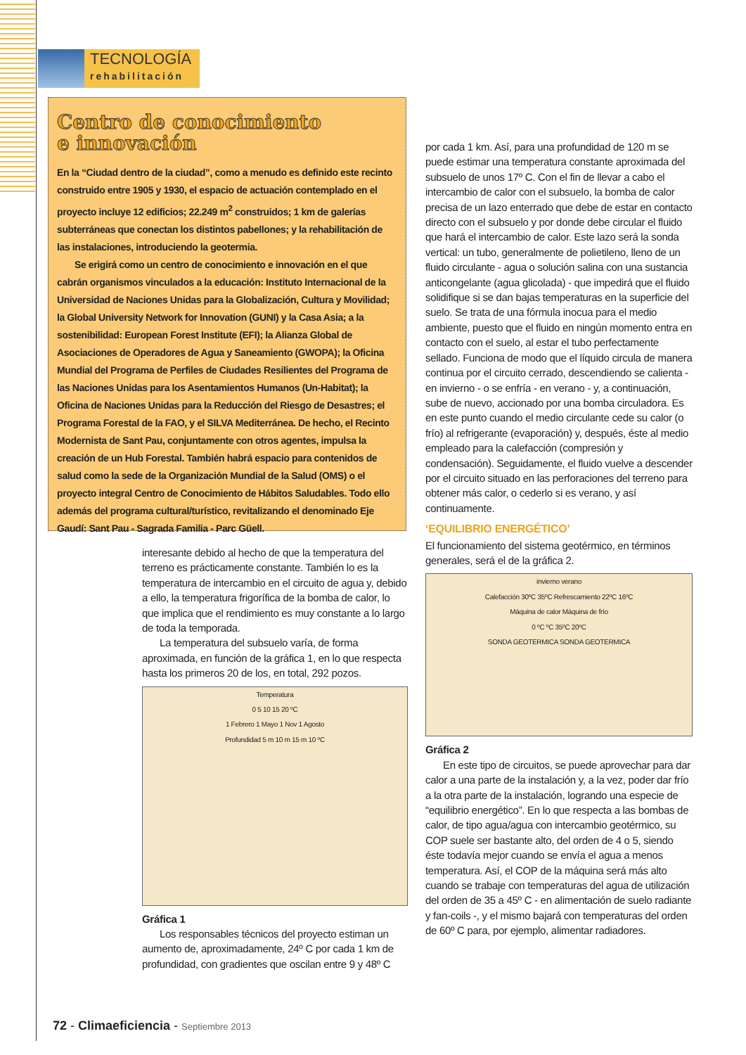TECNOLOGÍA
rehabilitación
Centro de conocimiento
e innovación
En la “Ciudad dentro de la ciudad”, como a menudo es definido este recinto construido entre 1905 y 1930, el espacio de actuación contemplado en el proyecto incluye 12 edificios; 22.249 m<sup>2</sup> construidos; 1 km de galerías subterráneas que conectan los distintos pabellones; y la rehabilitación de las instalaciones, introduciendo la geotermia.
Se erigirá como un centro de conocimiento e innovación en el que cabrán organismos vinculados a la educación: Instituto Internacional de la Universidad de Naciones Unidas para la Globalización, Cultura y Movilidad; la Global University Network for Innovation (GUNI) y la Casa Asia; a la sostenibilidad: European Forest Institute (EFI); la Alianza Global de Asociaciones de Operadores de Agua y Saneamiento (GWOPA); la Oficina Mundial del Programa de Perfiles de Ciudades Resilientes del Programa de las Naciones Unidas para los Asentamientos Humanos (Un-Habitat); la Oficina de Naciones Unidas para la Reducción del Riesgo de Desastres; el Programa Forestal de la FAO, y el SILVA Mediterránea. De hecho, el Recinto Modernista de Sant Pau, conjuntamente con otros agentes, impulsa la creación de un Hub Forestal. También habrá espacio para contenidos de salud como la sede de la Organización Mundial de la Salud (OMS) o el proyecto integral Centro de Conocimiento de Hábitos Saludables. Todo ello además del programa cultural/turístico, revitalizando el denominado Eje Gaudí: Sant Pau - Sagrada Familia - Parc Güell.
interesante debido al hecho de que la temperatura del terreno es prácticamente constante. También lo es la temperatura de intercambio en el circuito de agua y, debido a ello, la temperatura frigorífica de la bomba de calor, lo que implica que el rendimiento es muy constante a lo largo de toda la temporada.
La temperatura del subsuelo varía, de forma aproximada, en función de la gráfica 1, en lo que respecta hasta los primeros 20 de los, en total, 292 pozos.
Temperatura
0 5 10 15 20 ºC
1 Febrero 1 Mayo 1 Nov 1 Agosto
Profundidad 5 m 10 m 15 m 10 ºC
Gráfica 1
Los responsables técnicos del proyecto estiman un aumento de, aproximadamente, 24º C por cada 1 km de profundidad, con gradientes que oscilan entre 9 y 48º C
por cada 1 km. Así, para una profundidad de 120 m se puede estimar una temperatura constante aproximada del subsuelo de unos 17º C. Con el fin de llevar a cabo el intercambio de calor con el subsuelo, la bomba de calor precisa de un lazo enterrado que debe de estar en contacto directo con el subsuelo y por donde debe circular el fluido que hará el intercambio de calor. Este lazo será la sonda vertical: un tubo, generalmente de polietileno, lleno de un fluido circulante - agua o solución salina con una sustancia anticongelante (agua glicolada) - que impedirá que el fluido solidifique si se dan bajas temperaturas en la superficie del suelo. Se trata de una fórmula inocua para el medio ambiente, puesto que el fluido en ningún momento entra en contacto con el suelo, al estar el tubo perfectamente sellado. Funciona de modo que el líquido circula de manera continua por el circuito cerrado, descendiendo se calienta - en invierno - o se enfría - en verano - y, a continuación, sube de nuevo, accionado por una bomba circuladora. Es en este punto cuando el medio circulante cede su calor (o frío) al refrigerante (evaporación) y, después, éste al medio empleado para la calefacción (compresión y condensación). Seguidamente, el fluido vuelve a descender por el circuito situado en las perforaciones del terreno para obtener más calor, o cederlo si es verano, y así continuamente.
‘EQUILIBRIO ENERGÉTICO’
El funcionamiento del sistema geotérmico, en términos generales, será el de la gráfica 2.
invierno verano
Calefacción 30ºC 35ºC Refrescamiento 22ºC 16ºC
Máquina de calor Máquina de frío
0 ºC ºC 35ºC 20ºC
SONDA GEOTERMICA SONDA GEOTERMICA
Gráfica 2
En este tipo de circuitos, se puede aprovechar para dar calor a una parte de la instalación y, a la vez, poder dar frío a la otra parte de la instalación, logrando una especie de “equilibrio energético”. En lo que respecta a las bombas de calor, de tipo agua/agua con intercambio geotérmico, su COP suele ser bastante alto, del orden de 4 o 5, siendo éste todavía mejor cuando se envía el agua a menos temperatura. Así, el COP de la máquina será más alto cuando se trabaje con temperaturas del agua de utilización del orden de 35 a 45º C - en alimentación de suelo radiante y fan-coils -, y el mismo bajará con temperaturas del orden de 60º C para, por ejemplo, alimentar radiadores.
72 - Climaeficiencia - Septiembre 2013